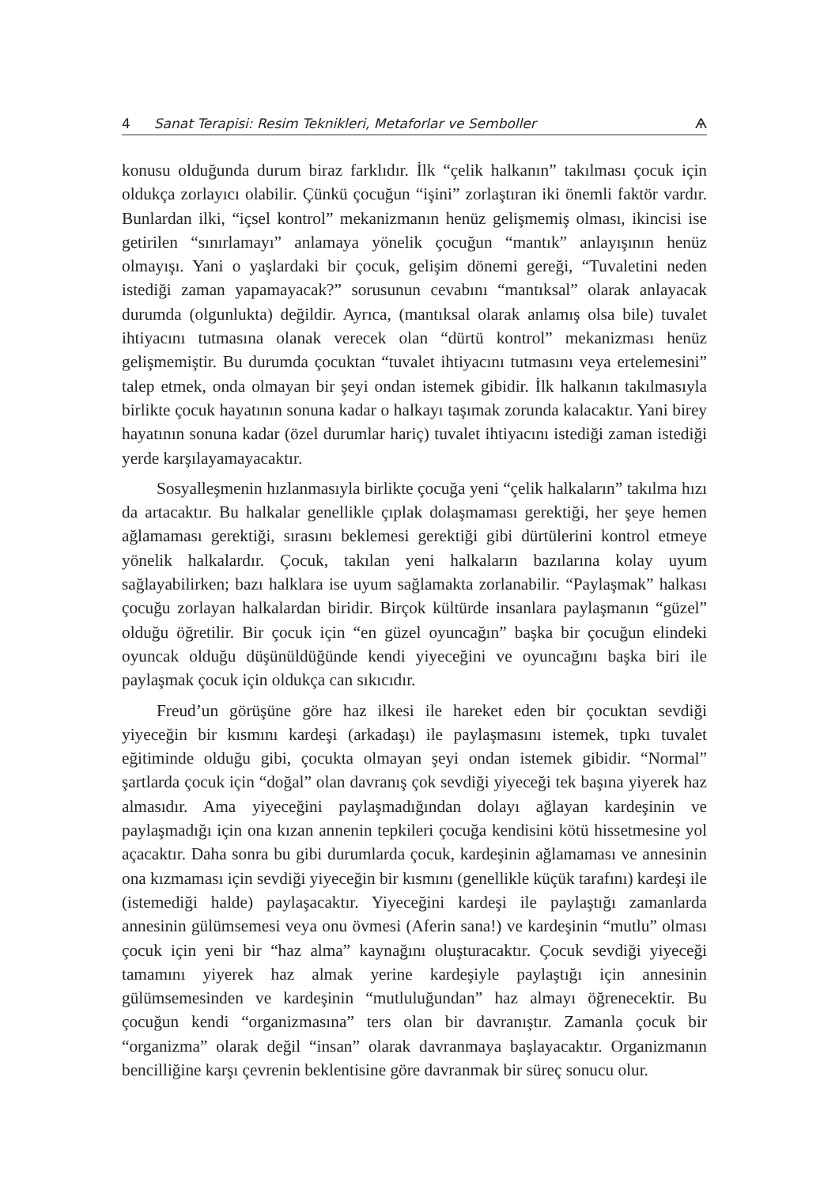4 Sanat Terapisi: Resim Teknikleri, Metaforlar ve Semboller Ѧ
konusu olduğunda durum biraz farklıdır. İlk “çelik halkanın” takılması çocuk için oldukça zorlayıcı olabilir. Çünkü çocuğun “işini” zorlaştıran iki önemli faktör vardır. Bunlardan ilki, “içsel kontrol” mekanizmanın henüz gelişmemiş olması, ikincisi ise getirilen “sınırlamayı” anlamaya yönelik çocuğun “mantık” anlayışının henüz olmayışı. Yani o yaşlardaki bir çocuk, gelişim dönemi gereği, “Tuvaletini neden istediği zaman yapamayacak?” sorusunun cevabını “mantıksal” olarak anlayacak durumda (olgunlukta) değildir. Ayrıca, (mantıksal olarak anlamış olsa bile) tuvalet ihtiyacını tutmasına olanak verecek olan “dürtü kontrol” mekanizması henüz gelişmemiştir. Bu durumda çocuktan “tuvalet ihtiyacını tutmasını veya ertelemesini” talep etmek, onda olmayan bir şeyi ondan istemek gibidir. İlk halkanın takılmasıyla birlikte çocuk hayatının sonuna kadar o halkayı taşımak zorunda kalacaktır. Yani birey hayatının sonuna kadar (özel durumlar hariç) tuvalet ihtiyacını istediği zaman istediği yerde karşılayamayacaktır.
Sosyalleşmenin hızlanmasıyla birlikte çocuğa yeni “çelik halkaların” takılma hızı da artacaktır. Bu halkalar genellikle çıplak dolaşmaması gerektiği, her şeye hemen ağlamaması gerektiği, sırasını beklemesi gerektiği gibi dürtülerini kontrol etmeye yönelik halkalardır. Çocuk, takılan yeni halkaların bazılarına kolay uyum sağlayabilirken; bazı halklara ise uyum sağlamakta zorlanabilir. “Paylaşmak” halkası çocuğu zorlayan halkalardan biridir. Birçok kültürde insanlara paylaşmanın “güzel” olduğu öğretilir. Bir çocuk için “en güzel oyuncağın” başka bir çocuğun elindeki oyuncak olduğu düşünüldüğünde kendi yiyeceğini ve oyuncağını başka biri ile paylaşmak çocuk için oldukça can sıkıcıdır.
Freud’un görüşüne göre haz ilkesi ile hareket eden bir çocuktan sevdiği yiyeceğin bir kısmını kardeşi (arkadaşı) ile paylaşmasını istemek, tıpkı tuvalet eğitiminde olduğu gibi, çocukta olmayan şeyi ondan istemek gibidir. “Normal” şartlarda çocuk için “doğal” olan davranış çok sevdiği yiyeceği tek başına yiyerek haz almasıdır. Ama yiyeceğini paylaşmadığından dolayı ağlayan kardeşinin ve paylaşmadığı için ona kızan annenin tepkileri çocuğa kendisini kötü hissetmesine yol açacaktır. Daha sonra bu gibi durumlarda çocuk, kardeşinin ağlamaması ve annesinin ona kızmaması için sevdiği yiyeceğin bir kısmını (genellikle küçük tarafını) kardeşi ile (istemediği halde) paylaşacaktır. Yiyeceğini kardeşi ile paylaştığı zamanlarda annesinin gülümsemesi veya onu övmesi (Aferin sana!) ve kardeşinin “mutlu” olması çocuk için yeni bir “haz alma” kaynağını oluşturacaktır. Çocuk sevdiği yiyeceği tamamını yiyerek haz almak yerine kardeşiyle paylaştığı için annesinin gülümsemesinden ve kardeşinin “mutluluğundan” haz almayı öğrenecektir. Bu çocuğun kendi “organizmasına” ters olan bir davranıştır. Zamanla çocuk bir “organizma” olarak değil “insan” olarak davranmaya başlayacaktır. Organizmanın bencilliğine karşı çevrenin beklentisine göre davranmak bir süreç sonucu olur.